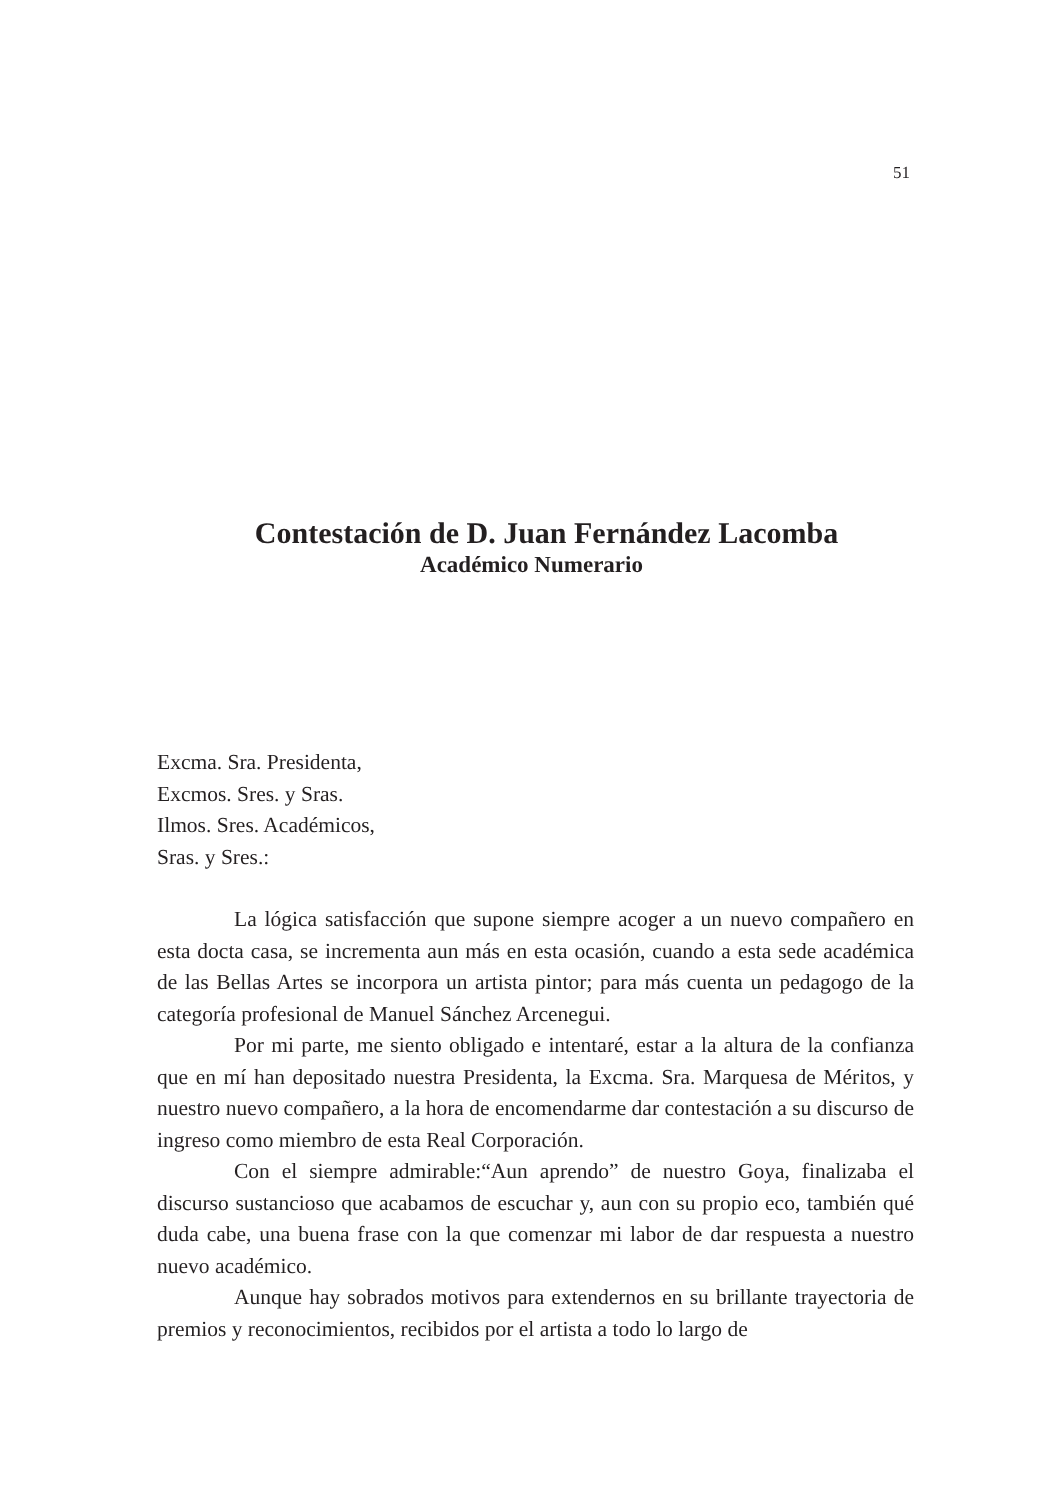51
Contestación de D. Juan Fernández Lacomba
Académico Numerario
Excma. Sra. Presidenta,
Excmos. Sres. y Sras.
Ilmos. Sres. Académicos,
Sras. y Sres.:
La lógica satisfacción que supone siempre acoger a un nuevo compañero en esta docta casa, se incrementa aun más en esta ocasión, cuando a esta sede académica de las Bellas Artes se incorpora un artista pintor; para más cuenta un pedagogo de la categoría profesional de Manuel Sánchez Arcenegui.
Por mi parte, me siento obligado e intentaré, estar a la altura de la confianza que en mí han depositado nuestra Presidenta, la Excma. Sra. Marquesa de Méritos, y nuestro nuevo compañero, a la hora de encomendarme dar contestación a su discurso de ingreso como miembro de esta Real Corporación.
Con el siempre admirable:“Aun aprendo” de nuestro Goya, finalizaba el discurso sustancioso que acabamos de escuchar y, aun con su propio eco, también qué duda cabe, una buena frase con la que comenzar mi labor de dar respuesta a nuestro nuevo académico.
Aunque hay sobrados motivos para extendernos en su brillante trayectoria de premios y reconocimientos, recibidos por el artista a todo lo largo de